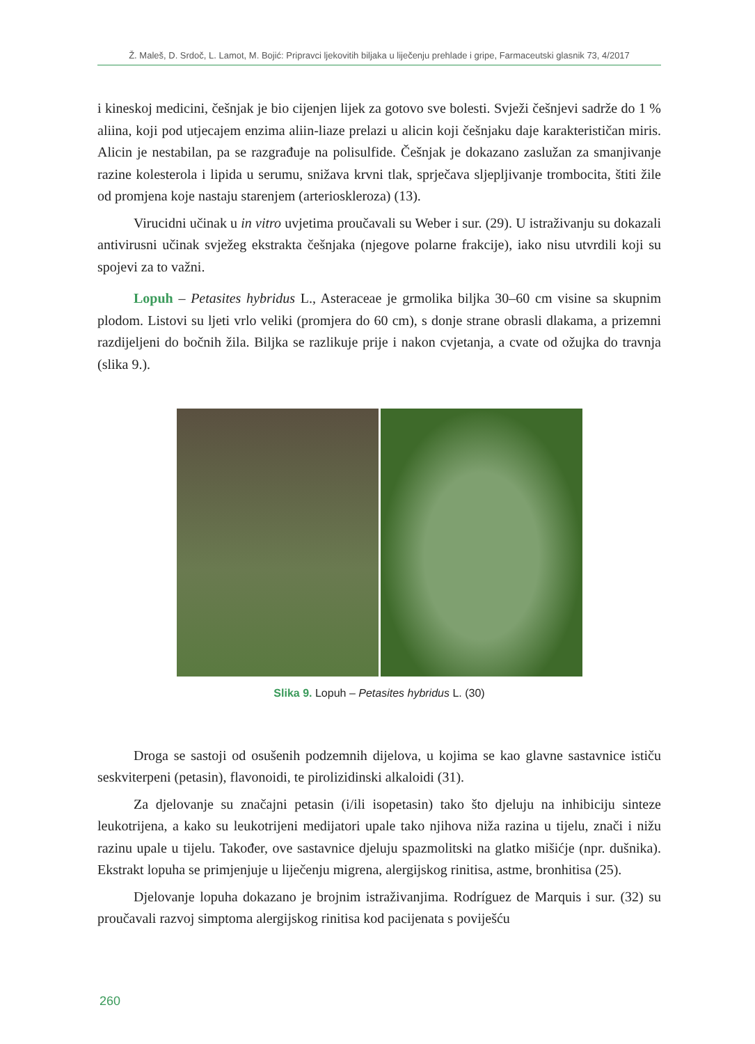Ž. Maleš, D. Srdoč, L. Lamot, M. Bojić: Pripravci ljekovitih biljaka u liječenju prehlade i gripe, Farmaceutski glasnik 73, 4/2017
i kineskoj medicini, češnjak je bio cijenjen lijek za gotovo sve bolesti. Svježi češnjevi sadrže do 1 % aliina, koji pod utjecajem enzima aliin-liaze prelazi u alicin koji češnjaku daje karakterističan miris. Alicin je nestabilan, pa se razgrađuje na polisulfide. Češnjak je dokazano zaslužan za smanjivanje razine kolesterola i lipida u serumu, snižava krvni tlak, sprječava sljepljivanje trombocita, štiti žile od promjena koje nastaju starenjem (arterioskleroza) (13).
Virucidni učinak u in vitro uvjetima proučavali su Weber i sur. (29). U istraživanju su dokazali antivirusni učinak svježeg ekstrakta češnjaka (njegove polarne frakcije), iako nisu utvrdili koji su spojevi za to važni.
Lopuh – Petasites hybridus L., Asteraceae je grmolika biljka 30–60 cm visine sa skupnim plodom. Listovi su ljeti vrlo veliki (promjera do 60 cm), s donje strane obrasli dlakama, a prizemni razdijeljeni do bočnih žila. Biljka se razlikuje prije i nakon cvjetanja, a cvate od ožujka do travnja (slika 9.).
Slika 9. Lopuh – Petasites hybridus L. (30)
Droga se sastoji od osušenih podzemnih dijelova, u kojima se kao glavne sastavnice ističu seskviterpeni (petasin), flavonoidi, te pirolizidinski alkaloidi (31).
Za djelovanje su značajni petasin (i/ili isopetasin) tako što djeluju na inhibiciju sinteze leukotrijena, a kako su leukotrijeni medijatori upale tako njihova niža razina u tijelu, znači i nižu razinu upale u tijelu. Također, ove sastavnice djeluju spazmolitski na glatko mišićje (npr. dušnika). Ekstrakt lopuha se primjenjuje u liječenju migrena, alergijskog rinitisa, astme, bronhitisa (25).
Djelovanje lopuha dokazano je brojnim istraživanjima. Rodríguez de Marquis i sur. (32) su proučavali razvoj simptoma alergijskog rinitisa kod pacijenata s poviješću
260